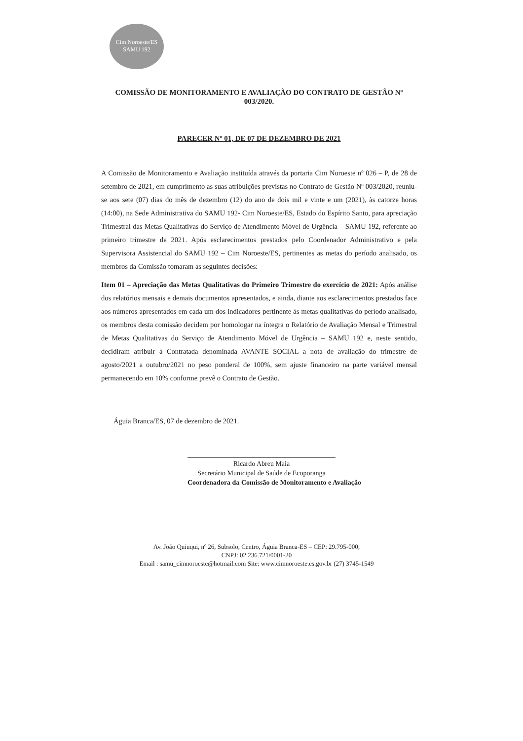Cim Noroeste/ES
SAMU 192
COMISSÃO DE MONITORAMENTO E AVALIAÇÃO DO CONTRATO DE GESTÃO Nº 003/2020.
PARECER Nº 01, DE 07 DE DEZEMBRO DE 2021
A Comissão de Monitoramento e Avaliação instituída através da portaria Cim Noroeste nº 026 – P, de 28 de setembro de 2021, em cumprimento as suas atribuições previstas no Contrato de Gestão Nº 003/2020, reuniu-se aos sete (07) dias do mês de dezembro (12) do ano de dois mil e vinte e um (2021), às catorze horas (14:00), na Sede Administrativa do SAMU 192- Cim Noroeste/ES, Estado do Espírito Santo, para apreciação Trimestral das Metas Qualitativas do Serviço de Atendimento Móvel de Urgência – SAMU 192, referente ao primeiro trimestre de 2021. Após esclarecimentos prestados pelo Coordenador Administrativo e pela Supervisora Assistencial do SAMU 192 – Cim Noroeste/ES, pertinentes as metas do período analisado, os membros da Comissão tomaram as seguintes decisões:
Item 01 – Apreciação das Metas Qualitativas do Primeiro Trimestre do exercício de 2021: Após análise dos relatórios mensais e demais documentos apresentados, e ainda, diante aos esclarecimentos prestados face aos números apresentados em cada um dos indicadores pertinente às metas qualitativas do período analisado, os membros desta comissão decidem por homologar na íntegra o Relatório de Avaliação Mensal e Trimestral de Metas Qualitativas do Serviço de Atendimento Móvel de Urgência – SAMU 192 e, neste sentido, decidiram atribuir à Contratada denominada AVANTE SOCIAL a nota de avaliação do trimestre de agosto/2021 a outubro/2021 no peso ponderal de 100%, sem ajuste financeiro na parte variável mensal permanecendo em 10% conforme prevê o Contrato de Gestão.
Águia Branca/ES, 07 de dezembro de 2021.
Ricardo Abreu Maia
Secretário Municipal de Saúde de Ecoporanga
Coordenadora da Comissão de Monitoramento e Avaliação
Av. João Quiuqui, nº 26, Subsolo, Centro, Águia Branca-ES – CEP: 29.795-000;
CNPJ: 02.236.721/0001-20
Email : samu_cimnoroeste@hotmail.com Site: www.cimnoroeste.es.gov.br (27) 3745-1549